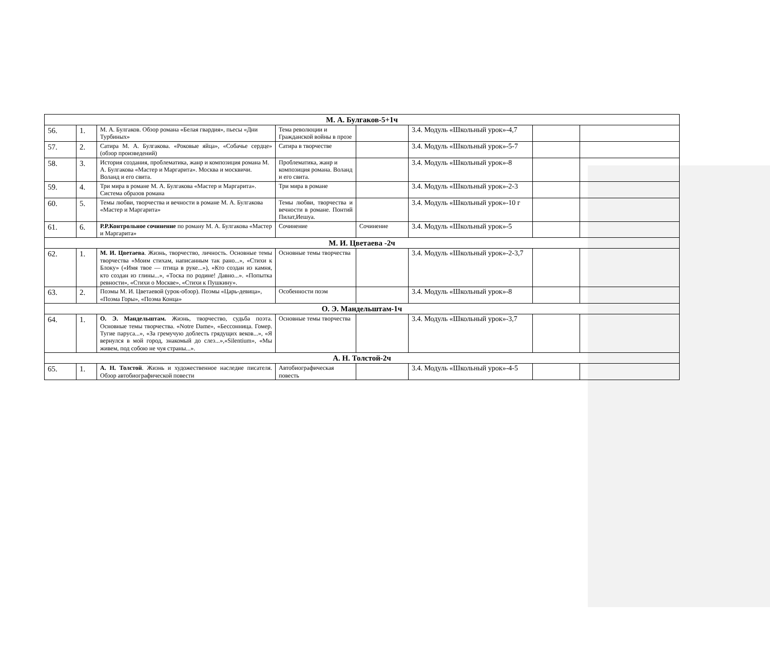| М. А. Булгаков-5+1ч | | | | | | | |
| 56. | 1. | М. А. Булгаков. Обзор романа «Белая гвардия», пьесы «Дни Турбиных» | Тема революции и Гражданской войны в прозе | | 3.4. Модуль «Школьный урок»-4,7 | | |
| 57. | 2. | Сатира М. А. Булгакова. «Роковые яйца», «Собачье сердце» (обзор произведений) | Сатира в творчестве | | 3.4. Модуль «Школьный урок»-5-7 | | |
| 58. | 3. | История создания, проблематика, жанр и композиция романа М. А. Булгакова «Мастер и Маргарита». Москва и москвичи. Воланд и его свита. | Проблематика, жанр и композиция романа. Воланд и его свита. | | 3.4. Модуль «Школьный урок»-8 | | |
| 59. | 4. | Три мира в романе М. А. Булгакова «Мастер и Маргарита». Система образов романа | Три мира в романе | | 3.4. Модуль «Школьный урок»-2-3 | | |
| 60. | 5. | Темы любви, творчества и вечности в романе М. А. Булгакова «Мастер и Маргарита» | Темы любви, творчества и вечности в романе. Понтий Пилат,Иешуа. | | 3.4. Модуль «Школьный урок»-10 г | | |
| 61. | 6. | Р.Р.Контрольное сочинение по роману М. А. Булгакова «Мастер и Маргарита» | Сочинение | Сочинение | 3.4. Модуль «Школьный урок»-5 | | |
| М. И. Цветаева -2ч | | | | | | | |
| 62. | 1. | М. И. Цветаева . Жизнь, творчество, личность. Основные темы творчества «Моим стихам, написанным так рано...», «Стихи к Блоку» («Имя твое — птица в руке...»), «Кто создан из камня, кто создан из глины...», «Тоска по родине! Давно...». «Попытка ревности», «Стихи о Москве», «Стихи к Пушкину». | Основные темы творчества | | 3.4. Модуль «Школьный урок»-2-3,7 | | |
| 63. | 2. | Поэмы М. И. Цветаевой (урок-обзор). Поэмы «Царь-девица», «Поэма Горы», «Поэма Конца» | Особенности поэм | | 3.4. Модуль «Школьный урок»-8 | | |
| О. Э. Мандельштам-1ч | | | | | | | |
| 64. | 1. | О. Э. Мандельштам. Жизнь, творчество, судьба поэта. Основные темы творчества. «Notre Dame», «Бессонница. Гомер. Тугие паруса...», «За гремучую доблесть грядущих веков...», «Я вернулся в мой город, знакомый до слез...»,«Silentium», «Мы живем, под собою не чуя страны...». | Основные темы творчества | | 3.4. Модуль «Школьный урок»-3,7 | | |
| А. Н. Толстой-2ч | | | | | | | |
| 65. | 1. | А. Н. Толстой . Жизнь и художественное наследие писателя. Обзор автобиографической повести | Автобиографическая повесть | | 3.4. Модуль «Школьный урок»-4-5 | | |